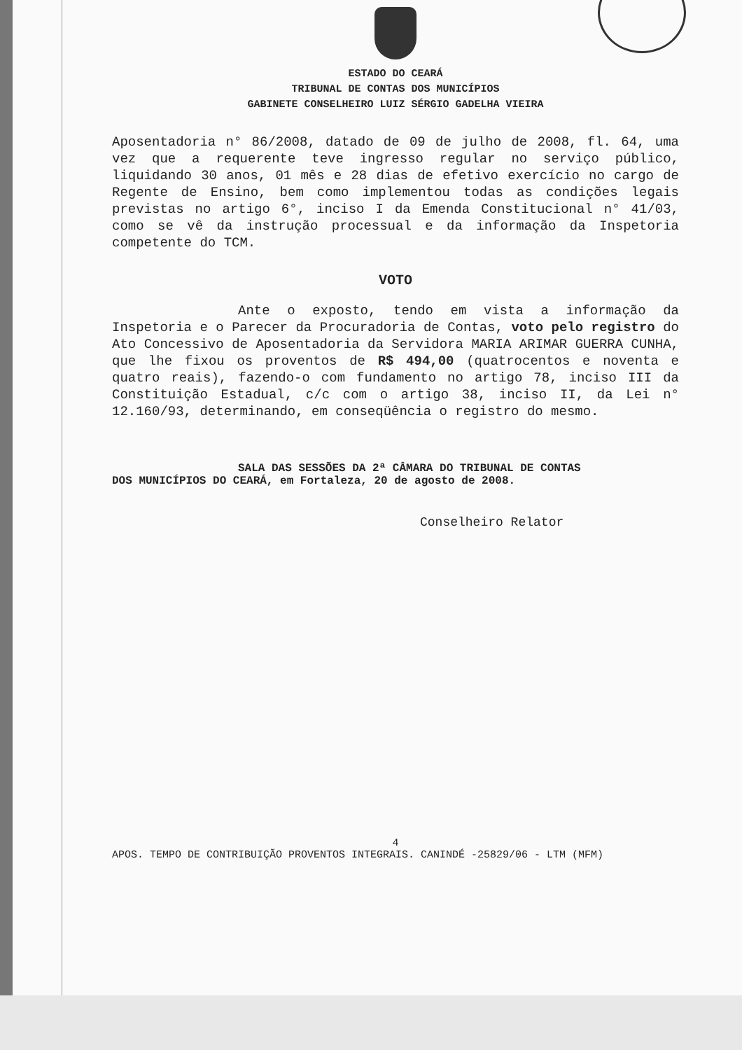ESTADO DO CEARÁ
TRIBUNAL DE CONTAS DOS MUNICÍPIOS
GABINETE CONSELHEIRO LUIZ SÉRGIO GADELHA VIEIRA
Aposentadoria n° 86/2008, datado de 09 de julho de 2008, fl. 64, uma vez que a requerente teve ingresso regular no serviço público, liquidando 30 anos, 01 mês e 28 dias de efetivo exercício no cargo de Regente de Ensino, bem como implementou todas as condições legais previstas no artigo 6°, inciso I da Emenda Constitucional n° 41/03, como se vê da instrução processual e da informação da Inspetoria competente do TCM.
VOTO
Ante o exposto, tendo em vista a informação da Inspetoria e o Parecer da Procuradoria de Contas, voto pelo registro do Ato Concessivo de Aposentadoria da Servidora MARIA ARIMAR GUERRA CUNHA, que lhe fixou os proventos de R$ 494,00 (quatrocentos e noventa e quatro reais), fazendo-o com fundamento no artigo 78, inciso III da Constituição Estadual, c/c com o artigo 38, inciso II, da Lei n° 12.160/93, determinando, em conseqüência o registro do mesmo.
SALA DAS SESSÕES DA 2ª CÂMARA DO TRIBUNAL DE CONTAS
DOS MUNICÍPIOS DO CEARÁ, em Fortaleza, 20 de agosto de 2008.
Conselheiro Relator
4
APOS. TEMPO DE CONTRIBUIÇÃO PROVENTOS INTEGRAIS. CANINDÉ -25829/06 - LTM (MFM)